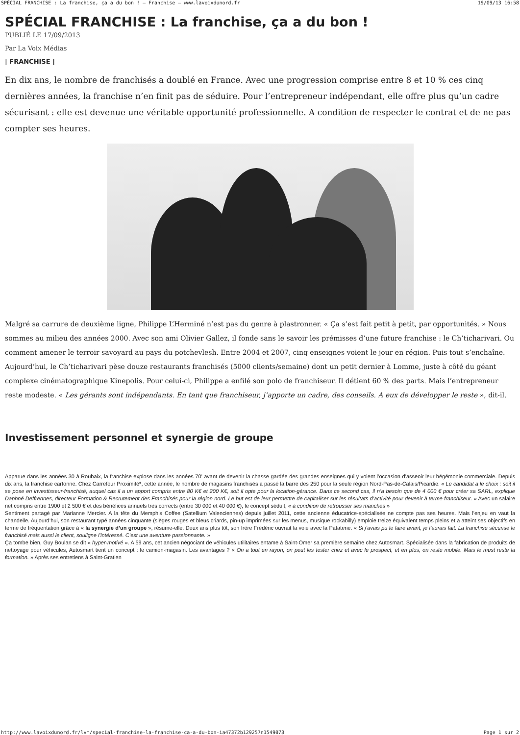SPÉCIAL FRANCHISE : La franchise, ça a du bon ! – Franchise – www.lavoixdunord.fr 19/09/13 16:58
SPÉCIAL FRANCHISE : La franchise, ça a du bon !
PUBLIÉ LE 17/09/2013
Par La Voix Médias
| FRANCHISE |
En dix ans, le nombre de franchisés a doublé en France. Avec une progression comprise entre 8 et 10 % ces cinq dernières années, la franchise n’en finit pas de séduire. Pour l’entrepreneur indépendant, elle offre plus qu’un cadre sécurisant : elle est devenue une véritable opportunité professionnelle. A condition de respecter le contrat et de ne pas compter ses heures.
Malgré sa carrure de deuxième ligne, Philippe L’Herminé n’est pas du genre à plastronner. « Ça s’est fait petit à petit, par opportunités. » Nous sommes au milieu des années 2000. Avec son ami Olivier Gallez, il fonde sans le savoir les prémisses d’une future franchise : le Ch’ticharivari. Ou comment amener le terroir savoyard au pays du potchevlesh. Entre 2004 et 2007, cinq enseignes voient le jour en région. Puis tout s’enchaîne. Aujourd’hui, le Ch’ticharivari pèse douze restaurants franchisés (5000 clients/semaine) dont un petit dernier à Lomme, juste à côté du géant complexe cinématographique Kinepolis. Pour celui-ci, Philippe a enfilé son polo de franchiseur. Il détient 60 % des parts. Mais l’entrepreneur reste modeste. « Les gérants sont indépendants. En tant que franchiseur, j’apporte un cadre, des conseils. A eux de développer le reste », dit-il.
Investissement personnel et synergie de groupe
Apparue dans les années 30 à Roubaix, la franchise explose dans les années 70’ avant de devenir la chasse gardée des grandes enseignes qui y voient l’occasion d’asseoir leur hégémonie commerciale. Depuis dix ans, la franchise cartonne. Chez Carrefour Proximité*, cette année, le nombre de magasins franchisés a passé la barre des 250 pour la seule région Nord-Pas-de-Calais/Picardie. « Le candidat a le choix : soit il se pose en investisseur-franchisé, auquel cas il a un apport compris entre 80 K€ et 200 K€, soit il opte pour la location-gérance. Dans ce second cas, il n’a besoin que de 4 000 € pour créer sa SARL, explique Daphné Deffrennes, directeur Formation & Recrutement des Franchisés pour la région nord. Le but est de leur permettre de capitaliser sur les résultats d’activité pour devenir à terme franchiseur. » Avec un salaire net compris entre 1900 et 2 500 € et des bénéfices annuels très corrects (entre 30 000 et 40 000 €), le concept séduit, « à condition de retrousser ses manches »
Sentiment partagé par Marianne Mercier. A la tête du Memphis Coffee (Satellium Valenciennes) depuis juillet 2011, cette ancienne éducatrice-spécialisée ne compte pas ses heures. Mais l’enjeu en vaut la chandelle. Aujourd’hui, son restaurant typé années cinquante (sièges rouges et bleus criards, pin-up imprimées sur les menus, musique rockabilly) emploie treize équivalent temps pleins et a atteint ses objectifs en terme de fréquentation grâce à « la synergie d’un groupe », résume-elle. Deux ans plus tôt, son frère Frédéric ouvrait la voie avec la Pataterie. « Si j’avais pu le faire avant, je l’aurais fait. La franchise sécurise le franchisé mais aussi le client, souligne l’intéressé. C’est une aventure passionnante. »
Ça tombe bien, Guy Boulan se dit « hyper-motivé ». A 59 ans, cet ancien négociant de véhicules utilitaires entame à Saint-Omer sa première semaine chez Autosmart. Spécialisée dans la fabrication de produits de nettoyage pour véhicules, Autosmart tient un concept : le camion-magasin. Les avantages ? « On a tout en rayon, on peut les tester chez et avec le prospect, et en plus, on reste mobile. Mais le must reste la formation. » Après ses entretiens à Saint-Gratien
http://www.lavoixdunord.fr/lvm/special-franchise-la-franchise-ca-a-du-bon-ia47372b129257n1549073 Page 1 sur 2